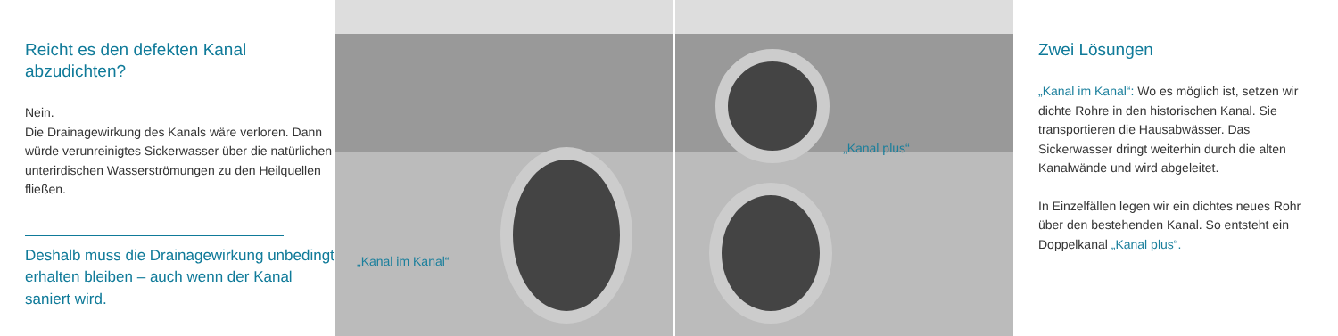Reicht es den defekten Kanal abzudichten?
Nein.
Die Drainagewirkung des Kanals wäre verloren. Dann würde verunreinigtes Sickerwasser über die natürlichen unterirdischen Wasserströmungen zu den Heilquellen fließen.
Deshalb muss die Drainagewirkung unbedingt erhalten bleiben – auch wenn der Kanal saniert wird.
„Kanal im Kanal“
„Kanal plus“
Zwei Lösungen
„Kanal im Kanal“: Wo es möglich ist, setzen wir dichte Rohre in den historischen Kanal. Sie transportieren die Hausabwässer. Das Sickerwasser dringt weiterhin durch die alten Kanalwände und wird abgeleitet.
In Einzelfällen legen wir ein dichtes neues Rohr über den bestehenden Kanal. So entsteht ein Doppelkanal „Kanal plus“.